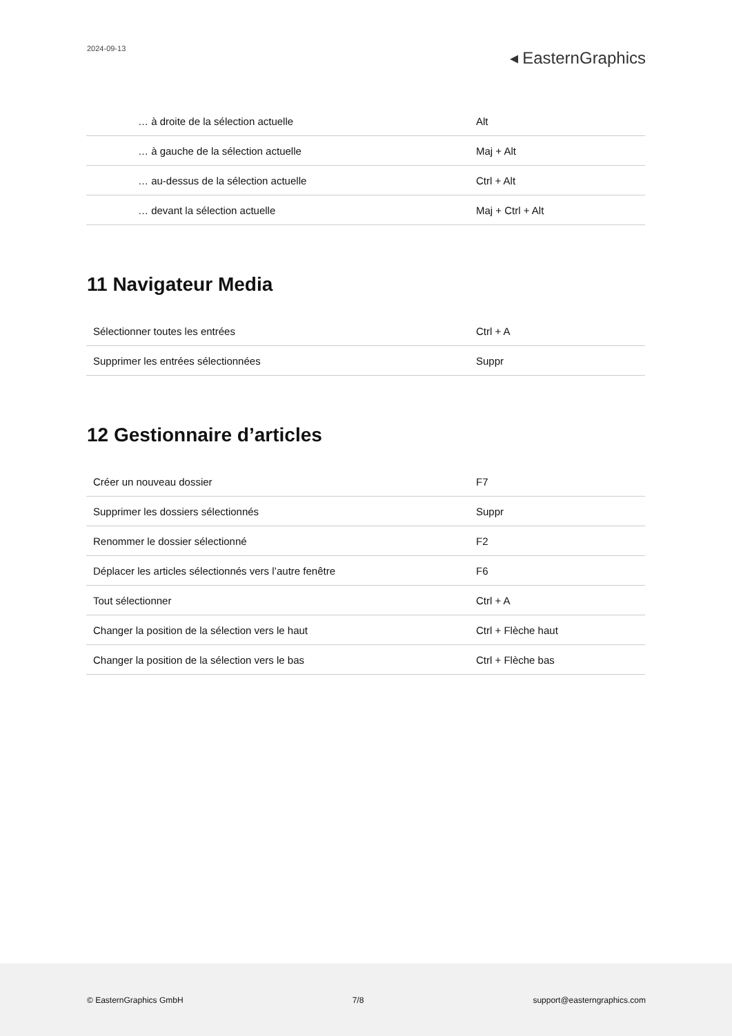2024-09-13
◂ EasternGraphics
| … à droite de la sélection actuelle | Alt |
| … à gauche de la sélection actuelle | Maj + Alt |
| … au-dessus de la sélection actuelle | Ctrl + Alt |
| … devant la sélection actuelle | Maj + Ctrl + Alt |
11 Navigateur Media
| Sélectionner toutes les entrées | Ctrl + A |
| Supprimer les entrées sélectionnées | Suppr |
12 Gestionnaire d’articles
| Créer un nouveau dossier | F7 |
| Supprimer les dossiers sélectionnés | Suppr |
| Renommer le dossier sélectionné | F2 |
| Déplacer les articles sélectionnés vers l’autre fenêtre | F6 |
| Tout sélectionner | Ctrl + A |
| Changer la position de la sélection vers le haut | Ctrl + Flèche haut |
| Changer la position de la sélection vers le bas | Ctrl + Flèche bas |
© EasternGraphics GmbH 7/8 support@easterngraphics.com